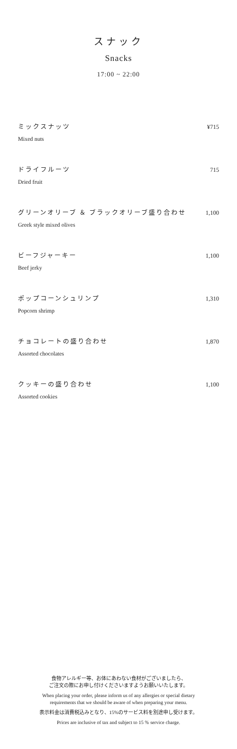スナック
Snacks
17:00 ~ 22:00
ミックスナッツ
Mixed nuts
¥715
ドライフルーツ
Dried fruit
715
グリーンオリーブ ＆ ブラックオリーブ盛り合わせ
Greek style mixed olives
1,100
ビーフジャーキー
Beef jerky
1,100
ポップコーンシュリンプ
Popcorn shrimp
1,310
チョコレートの盛り合わせ
Assorted chocolates
1,870
クッキーの盛り合わせ
Assorted cookies
1,100
食物アレルギー等、お体にあわない食材がございましたら、
ご注文の際にお申し付けくださいますようお願いいたします。
When placing your order, please inform us of any allergies or special dietary
requirements that we should be aware of when preparing your menu.
表示料金は消費税込みとなり、15%のサービス料を別途申し受けます。
Prices are inclusive of tax and subject to 15 % service charge.